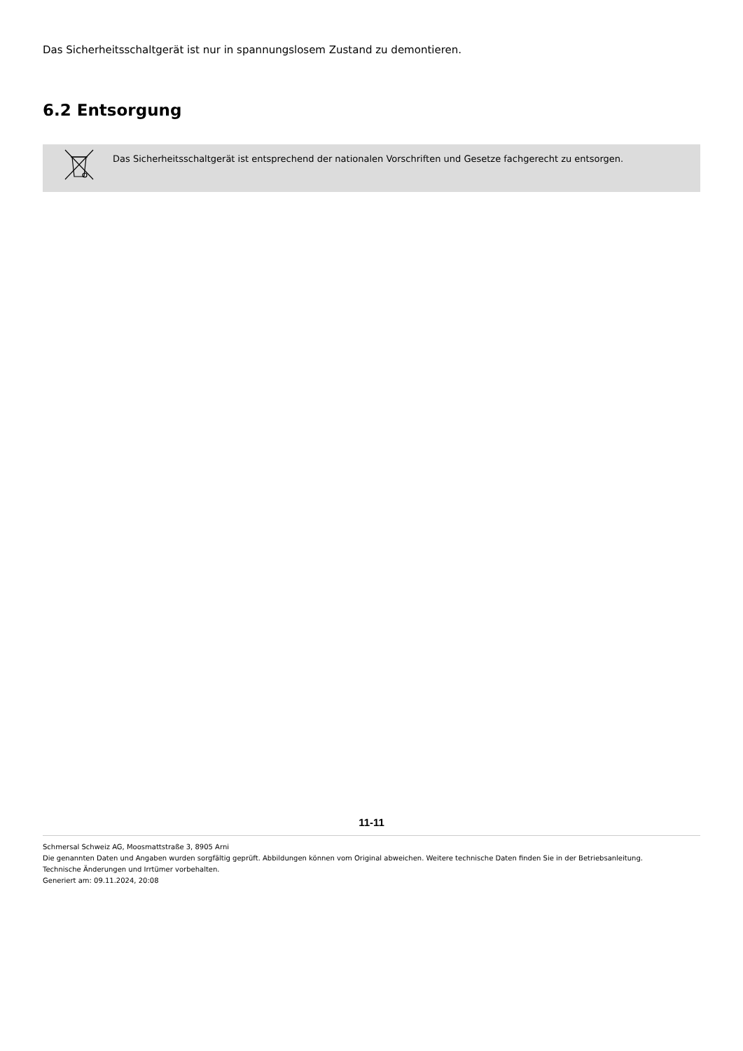Das Sicherheitsschaltgerät ist nur in spannungslosem Zustand zu demontieren.
6.2 Entsorgung
Das Sicherheitsschaltgerät ist entsprechend der nationalen Vorschriften und Gesetze fachgerecht zu entsorgen.
11-11
Schmersal Schweiz AG, Moosmattstraße 3, 8905 Arni
Die genannten Daten und Angaben wurden sorgfältig geprüft. Abbildungen können vom Original abweichen. Weitere technische Daten finden Sie in der Betriebsanleitung.
Technische Änderungen und Irrtümer vorbehalten.
Generiert am: 09.11.2024, 20:08